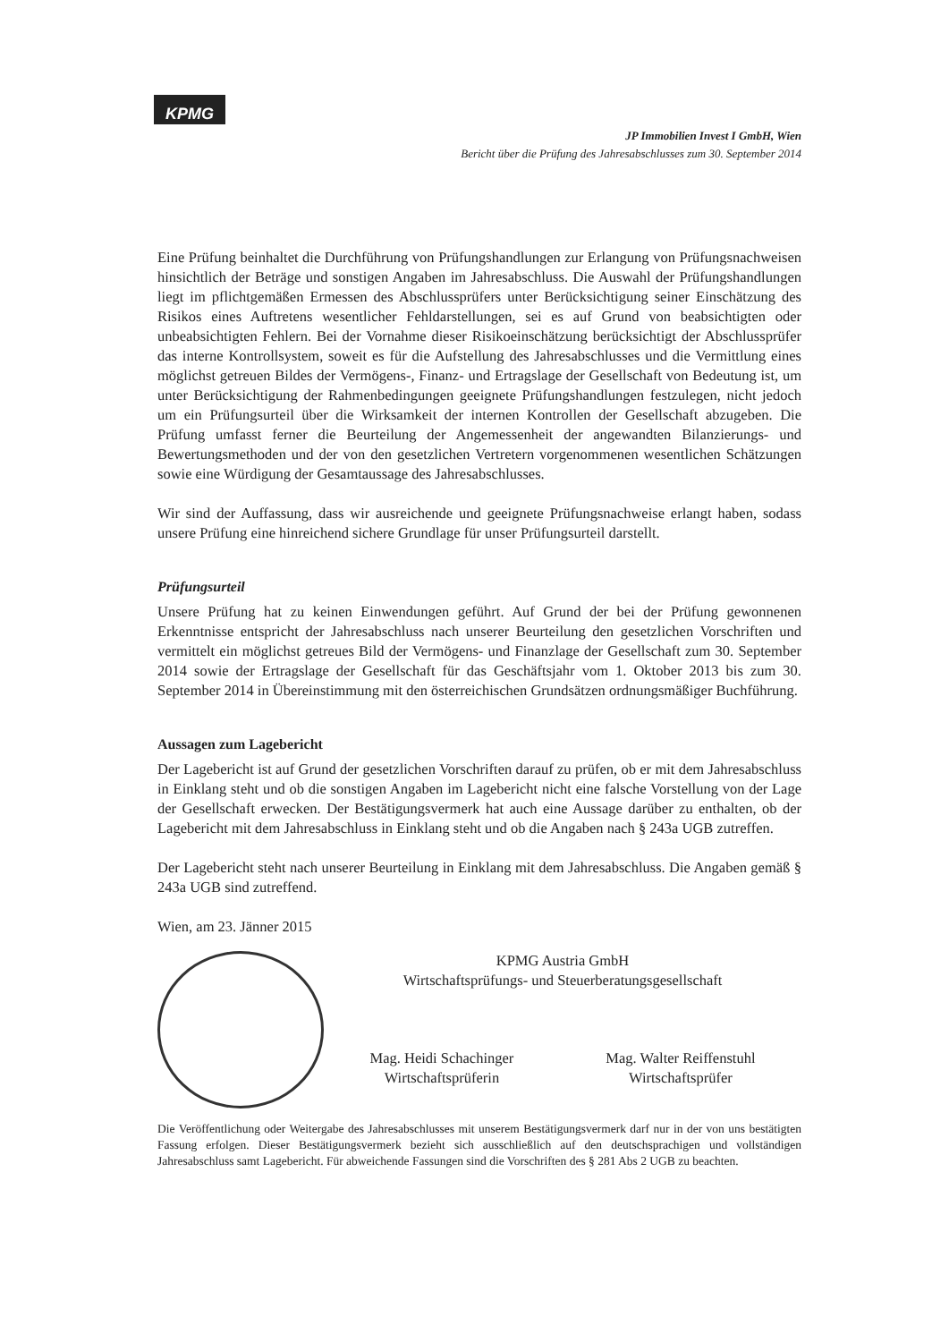KPMG
JP Immobilien Invest I GmbH, Wien
Bericht über die Prüfung des Jahresabschlusses zum 30. September 2014
Eine Prüfung beinhaltet die Durchführung von Prüfungshandlungen zur Erlangung von Prüfungsnachweisen hinsichtlich der Beträge und sonstigen Angaben im Jahresabschluss. Die Auswahl der Prüfungshandlungen liegt im pflichtgemäßen Ermessen des Abschlussprüfers unter Berücksichtigung seiner Einschätzung des Risikos eines Auftretens wesentlicher Fehldarstellungen, sei es auf Grund von beabsichtigten oder unbeabsichtigten Fehlern. Bei der Vornahme dieser Risikoeinschätzung berücksichtigt der Abschlussprüfer das interne Kontrollsystem, soweit es für die Aufstellung des Jahresabschlusses und die Vermittlung eines möglichst getreuen Bildes der Vermögens-, Finanz- und Ertragslage der Gesellschaft von Bedeutung ist, um unter Berücksichtigung der Rahmenbedingungen geeignete Prüfungshandlungen festzulegen, nicht jedoch um ein Prüfungsurteil über die Wirksamkeit der internen Kontrollen der Gesellschaft abzugeben. Die Prüfung umfasst ferner die Beurteilung der Angemessenheit der angewandten Bilanzierungs- und Bewertungsmethoden und der von den gesetzlichen Vertretern vorgenommenen wesentlichen Schätzungen sowie eine Würdigung der Gesamtaussage des Jahresabschlusses.
Wir sind der Auffassung, dass wir ausreichende und geeignete Prüfungsnachweise erlangt haben, sodass unsere Prüfung eine hinreichend sichere Grundlage für unser Prüfungsurteil darstellt.
Prüfungsurteil
Unsere Prüfung hat zu keinen Einwendungen geführt. Auf Grund der bei der Prüfung gewonnenen Erkenntnisse entspricht der Jahresabschluss nach unserer Beurteilung den gesetzlichen Vorschriften und vermittelt ein möglichst getreues Bild der Vermögens- und Finanzlage der Gesellschaft zum 30. September 2014 sowie der Ertragslage der Gesellschaft für das Geschäftsjahr vom 1. Oktober 2013 bis zum 30. September 2014 in Übereinstimmung mit den österreichischen Grundsätzen ordnungsmäßiger Buchführung.
Aussagen zum Lagebericht
Der Lagebericht ist auf Grund der gesetzlichen Vorschriften darauf zu prüfen, ob er mit dem Jahresabschluss in Einklang steht und ob die sonstigen Angaben im Lagebericht nicht eine falsche Vorstellung von der Lage der Gesellschaft erwecken. Der Bestätigungsvermerk hat auch eine Aussage darüber zu enthalten, ob der Lagebericht mit dem Jahresabschluss in Einklang steht und ob die Angaben nach § 243a UGB zutreffen.
Der Lagebericht steht nach unserer Beurteilung in Einklang mit dem Jahresabschluss. Die Angaben gemäß § 243a UGB sind zutreffend.
Wien, am 23. Jänner 2015
KPMG Austria GmbH
Wirtschaftsprüfungs- und Steuerberatungsgesellschaft
Mag. Heidi Schachinger
Wirtschaftsprüferin
Mag. Walter Reiffenstuhl
Wirtschaftsprüfer
Die Veröffentlichung oder Weitergabe des Jahresabschlusses mit unserem Bestätigungsvermerk darf nur in der von uns bestätigten Fassung erfolgen. Dieser Bestätigungsvermerk bezieht sich ausschließlich auf den deutschsprachigen und vollständigen Jahresabschluss samt Lagebericht. Für abweichende Fassungen sind die Vorschriften des § 281 Abs 2 UGB zu beachten.